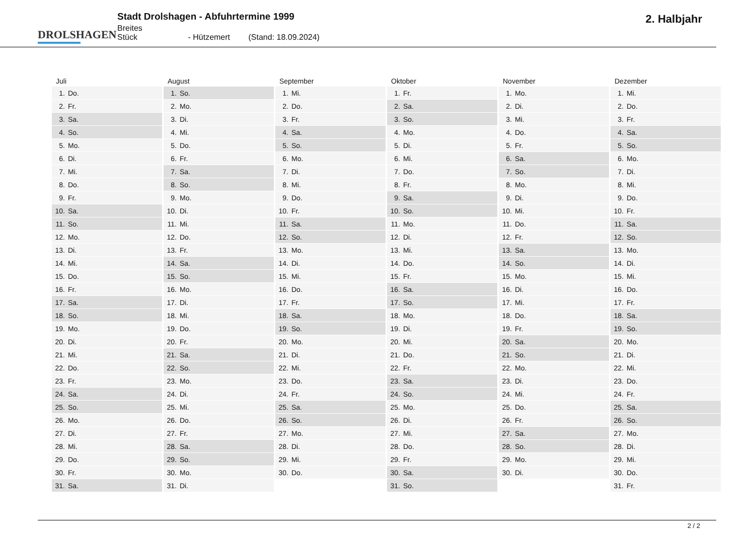DROLSHAGEN
Stadt Drolshagen - Abfuhrtermine 1999
Breites Stück - Hützemert (Stand: 18.09.2024)
2. Halbjahr
| Juli | August | September | Oktober | November | Dezember |
| --- | --- | --- | --- | --- | --- |
| 1. Do. | 1. So. | 1. Mi. | 1. Fr. | 1. Mo. | 1. Mi. |
| 2. Fr. | 2. Mo. | 2. Do. | 2. Sa. | 2. Di. | 2. Do. |
| 3. Sa. | 3. Di. | 3. Fr. | 3. So. | 3. Mi. | 3. Fr. |
| 4. So. | 4. Mi. | 4. Sa. | 4. Mo. | 4. Do. | 4. Sa. |
| 5. Mo. | 5. Do. | 5. So. | 5. Di. | 5. Fr. | 5. So. |
| 6. Di. | 6. Fr. | 6. Mo. | 6. Mi. | 6. Sa. | 6. Mo. |
| 7. Mi. | 7. Sa. | 7. Di. | 7. Do. | 7. So. | 7. Di. |
| 8. Do. | 8. So. | 8. Mi. | 8. Fr. | 8. Mo. | 8. Mi. |
| 9. Fr. | 9. Mo. | 9. Do. | 9. Sa. | 9. Di. | 9. Do. |
| 10. Sa. | 10. Di. | 10. Fr. | 10. So. | 10. Mi. | 10. Fr. |
| 11. So. | 11. Mi. | 11. Sa. | 11. Mo. | 11. Do. | 11. Sa. |
| 12. Mo. | 12. Do. | 12. So. | 12. Di. | 12. Fr. | 12. So. |
| 13. Di. | 13. Fr. | 13. Mo. | 13. Mi. | 13. Sa. | 13. Mo. |
| 14. Mi. | 14. Sa. | 14. Di. | 14. Do. | 14. So. | 14. Di. |
| 15. Do. | 15. So. | 15. Mi. | 15. Fr. | 15. Mo. | 15. Mi. |
| 16. Fr. | 16. Mo. | 16. Do. | 16. Sa. | 16. Di. | 16. Do. |
| 17. Sa. | 17. Di. | 17. Fr. | 17. So. | 17. Mi. | 17. Fr. |
| 18. So. | 18. Mi. | 18. Sa. | 18. Mo. | 18. Do. | 18. Sa. |
| 19. Mo. | 19. Do. | 19. So. | 19. Di. | 19. Fr. | 19. So. |
| 20. Di. | 20. Fr. | 20. Mo. | 20. Mi. | 20. Sa. | 20. Mo. |
| 21. Mi. | 21. Sa. | 21. Di. | 21. Do. | 21. So. | 21. Di. |
| 22. Do. | 22. So. | 22. Mi. | 22. Fr. | 22. Mo. | 22. Mi. |
| 23. Fr. | 23. Mo. | 23. Do. | 23. Sa. | 23. Di. | 23. Do. |
| 24. Sa. | 24. Di. | 24. Fr. | 24. So. | 24. Mi. | 24. Fr. |
| 25. So. | 25. Mi. | 25. Sa. | 25. Mo. | 25. Do. | 25. Sa. |
| 26. Mo. | 26. Do. | 26. So. | 26. Di. | 26. Fr. | 26. So. |
| 27. Di. | 27. Fr. | 27. Mo. | 27. Mi. | 27. Sa. | 27. Mo. |
| 28. Mi. | 28. Sa. | 28. Di. | 28. Do. | 28. So. | 28. Di. |
| 29. Do. | 29. So. | 29. Mi. | 29. Fr. | 29. Mo. | 29. Mi. |
| 30. Fr. | 30. Mo. | 30. Do. | 30. Sa. | 30. Di. | 30. Do. |
| 31. Sa. | 31. Di. | | 31. So. | | 31. Fr. |
2 / 2